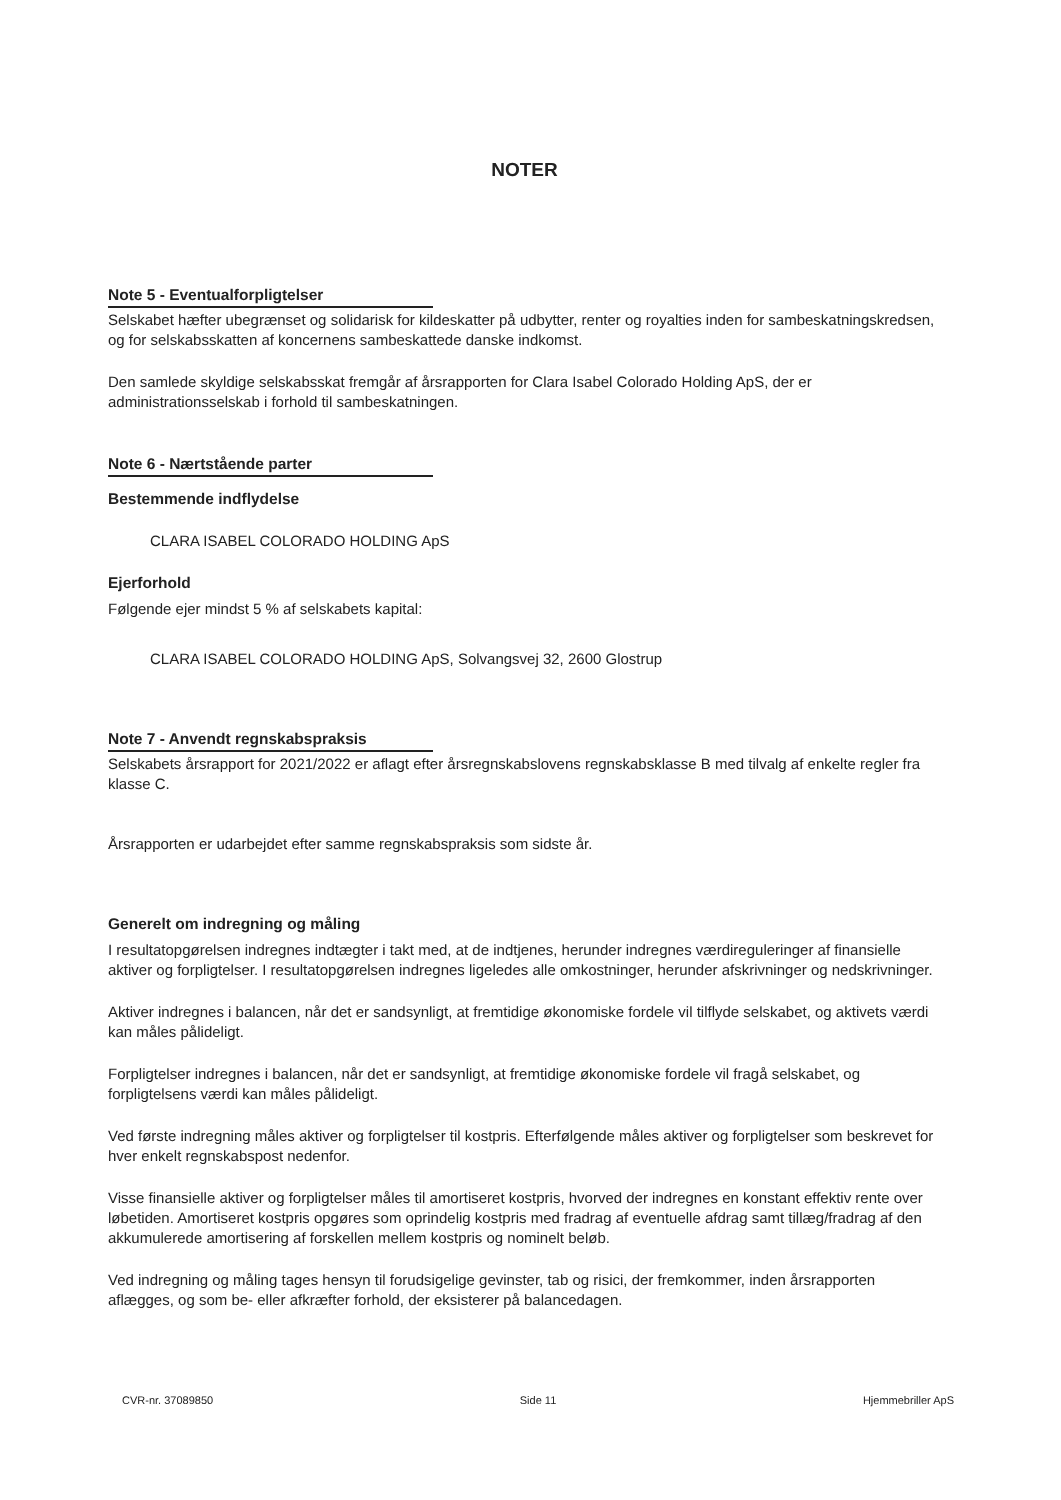NOTER
Note 5 - Eventualforpligtelser
Selskabet hæfter ubegrænset og solidarisk for kildeskatter på udbytter, renter og royalties inden for sambeskatningskredsen, og for selskabsskatten af koncernens sambeskattede danske indkomst.
Den samlede skyldige selskabsskat fremgår af årsrapporten for Clara Isabel Colorado Holding ApS, der er administrationsselskab i forhold til sambeskatningen.
Note 6 - Nærtstående parter
Bestemmende indflydelse
CLARA ISABEL COLORADO HOLDING ApS
Ejerforhold
Følgende ejer mindst 5 % af selskabets kapital:
CLARA ISABEL COLORADO HOLDING ApS, Solvangsvej 32, 2600 Glostrup
Note 7 - Anvendt regnskabspraksis
Selskabets årsrapport for 2021/2022 er aflagt efter årsregnskabslovens regnskabsklasse B med tilvalg af enkelte regler fra klasse C.
Årsrapporten er udarbejdet efter samme regnskabspraksis som sidste år.
Generelt om indregning og måling
I resultatopgørelsen indregnes indtægter i takt med, at de indtjenes, herunder indregnes værdireguleringer af finansielle aktiver og forpligtelser. I resultatopgørelsen indregnes ligeledes alle omkostninger, herunder afskrivninger og nedskrivninger.
Aktiver indregnes i balancen, når det er sandsynligt, at fremtidige økonomiske fordele vil tilflyde selskabet, og aktivets værdi kan måles pålideligt.
Forpligtelser indregnes i balancen, når det er sandsynligt, at fremtidige økonomiske fordele vil fragå selskabet, og forpligtelsens værdi kan måles pålideligt.
Ved første indregning måles aktiver og forpligtelser til kostpris. Efterfølgende måles aktiver og forpligtelser som beskrevet for hver enkelt regnskabspost nedenfor.
Visse finansielle aktiver og forpligtelser måles til amortiseret kostpris, hvorved der indregnes en konstant effektiv rente over løbetiden. Amortiseret kostpris opgøres som oprindelig kostpris med fradrag af eventuelle afdrag samt tillæg/fradrag af den akkumulerede amortisering af forskellen mellem kostpris og nominelt beløb.
Ved indregning og måling tages hensyn til forudsigelige gevinster, tab og risici, der fremkommer, inden årsrapporten aflægges, og som be- eller afkræfter forhold, der eksisterer på balancedagen.
CVR-nr. 37089850 Side 11 Hjemmebriller ApS